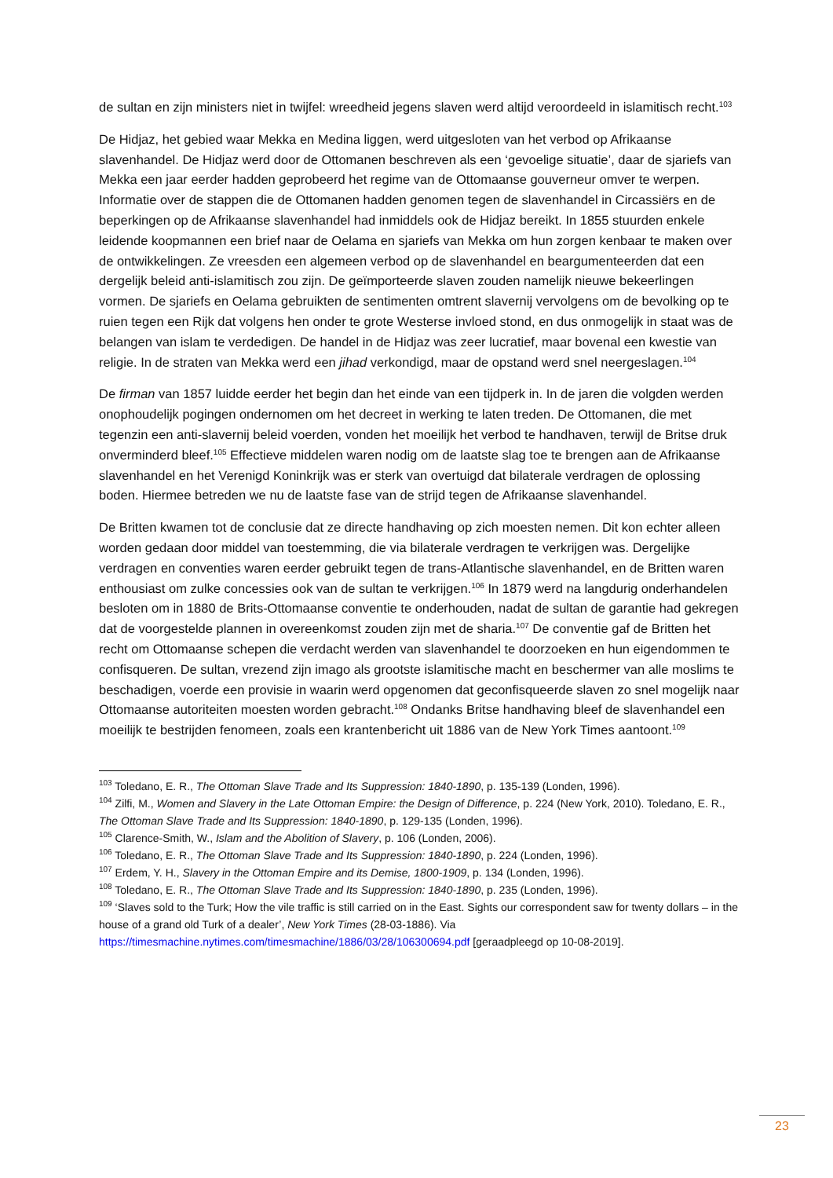de sultan en zijn ministers niet in twijfel: wreedheid jegens slaven werd altijd veroordeeld in islamitisch recht.<sup>103</sup>
De Hidjaz, het gebied waar Mekka en Medina liggen, werd uitgesloten van het verbod op Afrikaanse slavenhandel. De Hidjaz werd door de Ottomanen beschreven als een ‘gevoelige situatie’, daar de sjariefs van Mekka een jaar eerder hadden geprobeerd het regime van de Ottomaanse gouverneur omver te werpen. Informatie over de stappen die de Ottomanen hadden genomen tegen de slavenhandel in Circassiërs en de beperkingen op de Afrikaanse slavenhandel had inmiddels ook de Hidjaz bereikt. In 1855 stuurden enkele leidende koopmannen een brief naar de Oelama en sjariefs van Mekka om hun zorgen kenbaar te maken over de ontwikkelingen. Ze vreesden een algemeen verbod op de slavenhandel en beargumenteerden dat een dergelijk beleid anti-islamitisch zou zijn. De geïmporteerde slaven zouden namelijk nieuwe bekeerlingen vormen. De sjariefs en Oelama gebruikten de sentimenten omtrent slavernij vervolgens om de bevolking op te ruien tegen een Rijk dat volgens hen onder te grote Westerse invloed stond, en dus onmogelijk in staat was de belangen van islam te verdedigen. De handel in de Hidjaz was zeer lucratief, maar bovenal een kwestie van religie. In de straten van Mekka werd een jihad verkondigd, maar de opstand werd snel neergeslagen.<sup>104</sup>
De firman van 1857 luidde eerder het begin dan het einde van een tijdperk in. In de jaren die volgden werden onophoudelijk pogingen ondernomen om het decreet in werking te laten treden. De Ottomanen, die met tegenzin een anti-slavernij beleid voerden, vonden het moeilijk het verbod te handhaven, terwijl de Britse druk onverminderd bleef.<sup>105</sup> Effectieve middelen waren nodig om de laatste slag toe te brengen aan de Afrikaanse slavenhandel en het Verenigd Koninkrijk was er sterk van overtuigd dat bilaterale verdragen de oplossing boden. Hiermee betreden we nu de laatste fase van de strijd tegen de Afrikaanse slavenhandel.
De Britten kwamen tot de conclusie dat ze directe handhaving op zich moesten nemen. Dit kon echter alleen worden gedaan door middel van toestemming, die via bilaterale verdragen te verkrijgen was. Dergelijke verdragen en conventies waren eerder gebruikt tegen de trans-Atlantische slavenhandel, en de Britten waren enthousiast om zulke concessies ook van de sultan te verkrijgen.<sup>106</sup> In 1879 werd na langdurig onderhandelen besloten om in 1880 de Brits-Ottomaanse conventie te onderhouden, nadat de sultan de garantie had gekregen dat de voorgestelde plannen in overeenkomst zouden zijn met de sharia.<sup>107</sup> De conventie gaf de Britten het recht om Ottomaanse schepen die verdacht werden van slavenhandel te doorzoeken en hun eigendommen te confisqueren. De sultan, vrezend zijn imago als grootste islamitische macht en beschermer van alle moslims te beschadigen, voerde een provisie in waarin werd opgenomen dat geconfisqueerde slaven zo snel mogelijk naar Ottomaanse autoriteiten moesten worden gebracht.<sup>108</sup> Ondanks Britse handhaving bleef de slavenhandel een moeilijk te bestrijden fenomeen, zoals een krantenbericht uit 1886 van de New York Times aantoont.<sup>109</sup>
<sup>103</sup> Toledano, E. R., The Ottoman Slave Trade and Its Suppression: 1840-1890, p. 135-139 (Londen, 1996).
<sup>104</sup> Zilfi, M., Women and Slavery in the Late Ottoman Empire: the Design of Difference, p. 224 (New York, 2010). Toledano, E. R., The Ottoman Slave Trade and Its Suppression: 1840-1890, p. 129-135 (Londen, 1996).
<sup>105</sup> Clarence-Smith, W., Islam and the Abolition of Slavery, p. 106 (Londen, 2006).
<sup>106</sup> Toledano, E. R., The Ottoman Slave Trade and Its Suppression: 1840-1890, p. 224 (Londen, 1996).
<sup>107</sup> Erdem, Y. H., Slavery in the Ottoman Empire and its Demise, 1800-1909, p. 134 (Londen, 1996).
<sup>108</sup> Toledano, E. R., The Ottoman Slave Trade and Its Suppression: 1840-1890, p. 235 (Londen, 1996).
<sup>109</sup> ‘Slaves sold to the Turk; How the vile traffic is still carried on in the East. Sights our correspondent saw for twenty dollars – in the house of a grand old Turk of a dealer’, New York Times (28-03-1886). Via https://timesmachine.nytimes.com/timesmachine/1886/03/28/106300694.pdf [geraadpleegd op 10-08-2019].
23